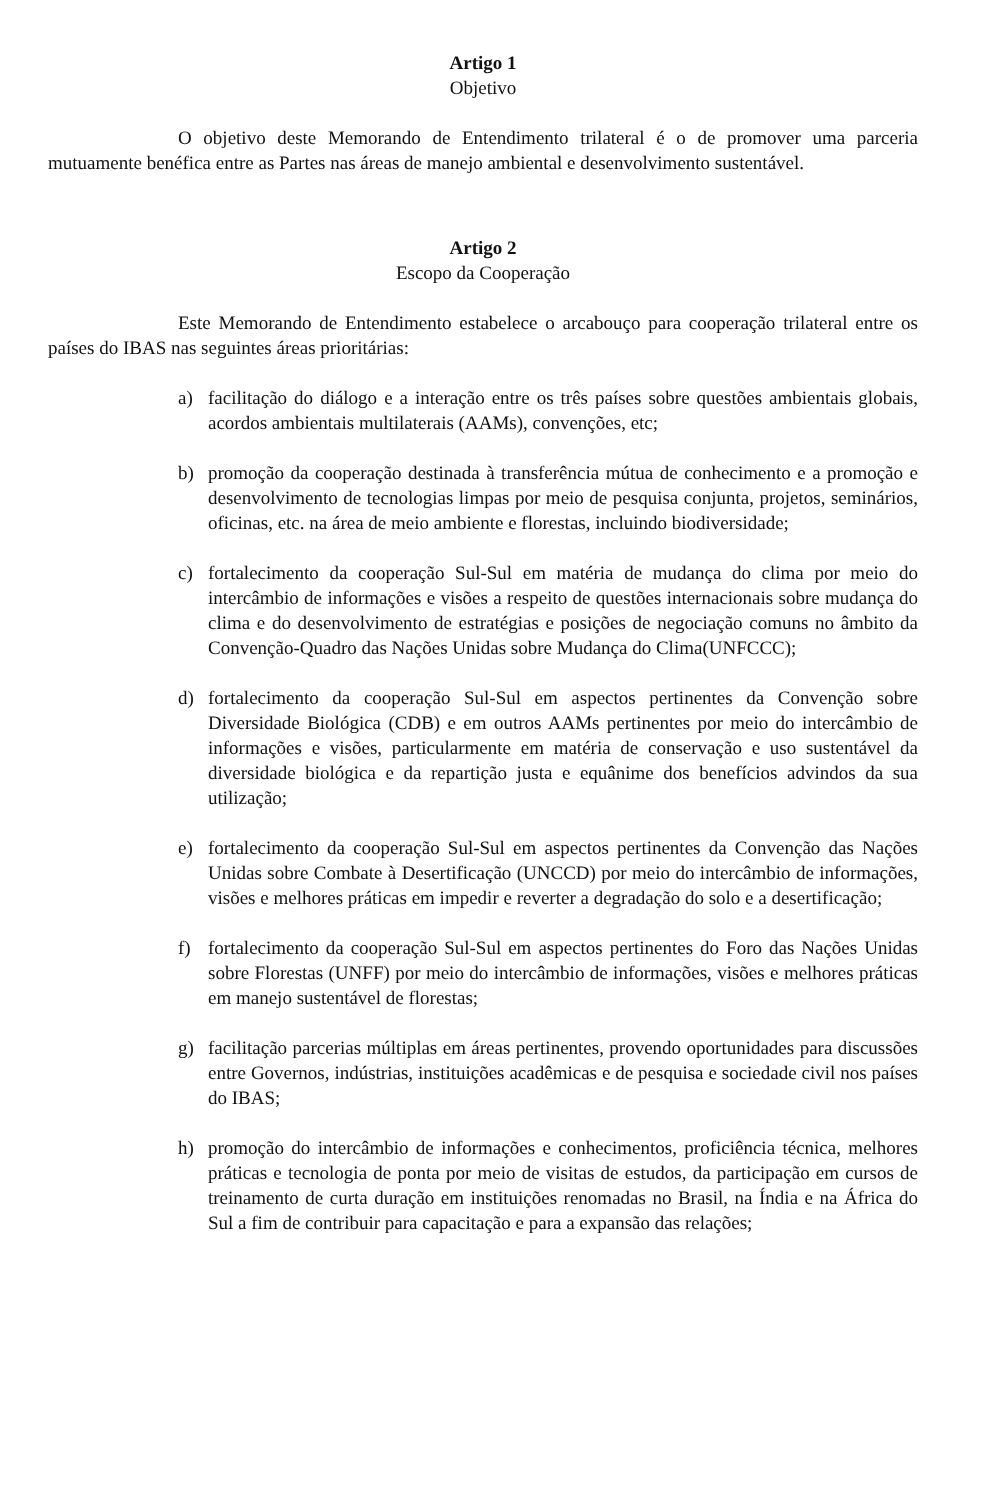Artigo 1
Objetivo
O objetivo deste Memorando de Entendimento trilateral é o de promover uma parceria mutuamente benéfica entre as Partes nas áreas de manejo ambiental e desenvolvimento sustentável.
Artigo 2
Escopo da Cooperação
Este Memorando de Entendimento estabelece o arcabouço para cooperação trilateral entre os países do IBAS nas seguintes áreas prioritárias:
a) facilitação do diálogo e a interação entre os três países sobre questões ambientais globais, acordos ambientais multilaterais (AAMs), convenções, etc;
b) promoção da cooperação destinada à transferência mútua de conhecimento e a promoção e desenvolvimento de tecnologias limpas por meio de pesquisa conjunta, projetos, seminários, oficinas, etc. na área de meio ambiente e florestas, incluindo biodiversidade;
c) fortalecimento da cooperação Sul-Sul em matéria de mudança do clima por meio do intercâmbio de informações e visões a respeito de questões internacionais sobre mudança do clima e do desenvolvimento de estratégias e posições de negociação comuns no âmbito da Convenção-Quadro das Nações Unidas sobre Mudança do Clima(UNFCCC);
d) fortalecimento da cooperação Sul-Sul em aspectos pertinentes da Convenção sobre Diversidade Biológica (CDB) e em outros AAMs pertinentes por meio do intercâmbio de informações e visões, particularmente em matéria de conservação e uso sustentável da diversidade biológica e da repartição justa e equânime dos benefícios advindos da sua utilização;
e) fortalecimento da cooperação Sul-Sul em aspectos pertinentes da Convenção das Nações Unidas sobre Combate à Desertificação (UNCCD) por meio do intercâmbio de informações, visões e melhores práticas em impedir e reverter a degradação do solo e a desertificação;
f) fortalecimento da cooperação Sul-Sul em aspectos pertinentes do Foro das Nações Unidas sobre Florestas (UNFF) por meio do intercâmbio de informações, visões e melhores práticas em manejo sustentável de florestas;
g) facilitação parcerias múltiplas em áreas pertinentes, provendo oportunidades para discussões entre Governos, indústrias, instituições acadêmicas e de pesquisa e sociedade civil nos países do IBAS;
h) promoção do intercâmbio de informações e conhecimentos, proficiência técnica, melhores práticas e tecnologia de ponta por meio de visitas de estudos, da participação em cursos de treinamento de curta duração em instituições renomadas no Brasil, na Índia e na África do Sul a fim de contribuir para capacitação e para a expansão das relações;